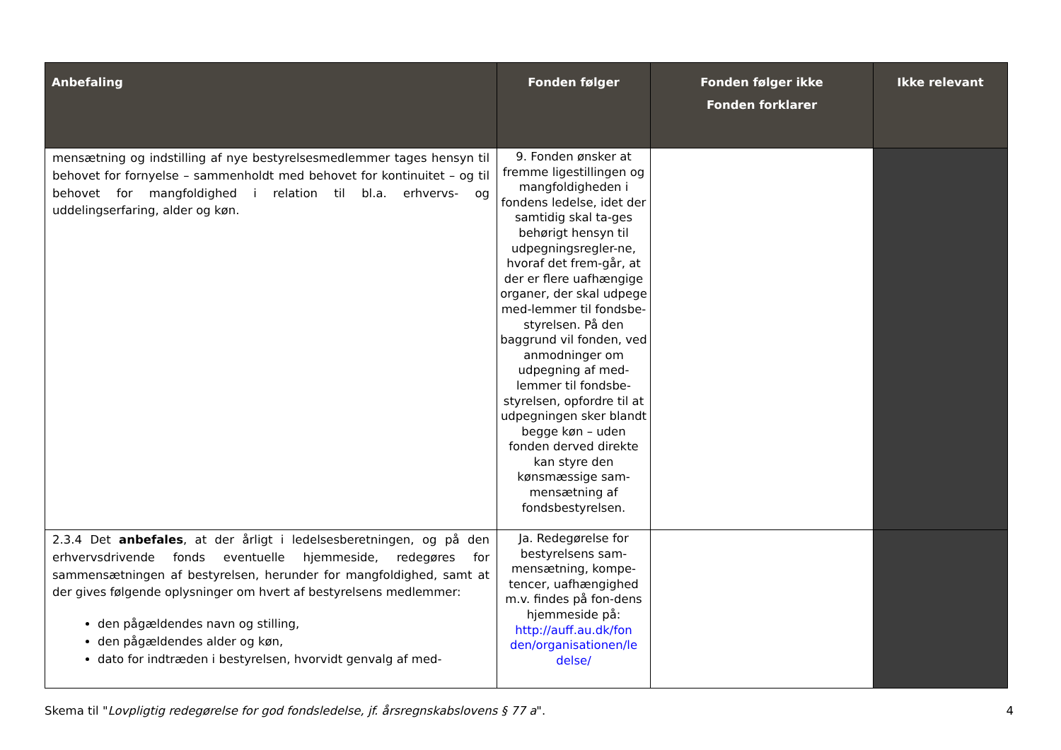| Anbefaling | Fonden følger | Fonden følger ikke Fonden forklarer | Ikke relevant |
| --- | --- | --- | --- |
| mensætning og indstilling af nye bestyrelsesmedlemmer tages hensyn til behovet for fornyelse – sammenholdt med behovet for kontinuitet – og til behovet for mangfoldighed i relation til bl.a. erhvervs- og uddelingserfaring, alder og køn. | 9. Fonden ønsker at fremme ligestillingen og mangfoldigheden i fondens ledelse, idet der samtidig skal ta-ges behørigt hensyn til udpegningsregler-ne, hvoraf det frem-går, at der er flere uafhængige organer, der skal udpege med-lemmer til fondsbe-styrelsen. På den baggrund vil fonden, ved anmodninger om udpegning af med-lemmer til fondsbe-styrelsen, opfordre til at udpegningen sker blandt begge køn – uden fonden derved direkte kan styre den kønsmæssige sam-mensætning af fondsbestyrelsen. | | |
| 2.3.4 Det anbefales , at der årligt i ledelsesberetningen, og på den erhvervsdrivende fonds eventuelle hjemmeside, redegøres for sammensætningen af bestyrelsen, herunder for mangfoldighed, samt at der gives følgende oplysninger om hvert af bestyrelsens medlemmer: den pågældendes navn og stilling, den pågældendes alder og køn, dato for indtræden i bestyrelsen, hvorvidt genvalg af med- | Ja. Redegørelse for bestyrelsens sam-mensætning, kompe-tencer, uafhængighed m.v. findes på fon-dens hjemmeside på: http://auff.au.dk/fon den/organisationen/le delse/ | | |
Skema til "Lovpligtig redegørelse for god fondsledelse, jf. årsregnskabslovens § 77 a". 4